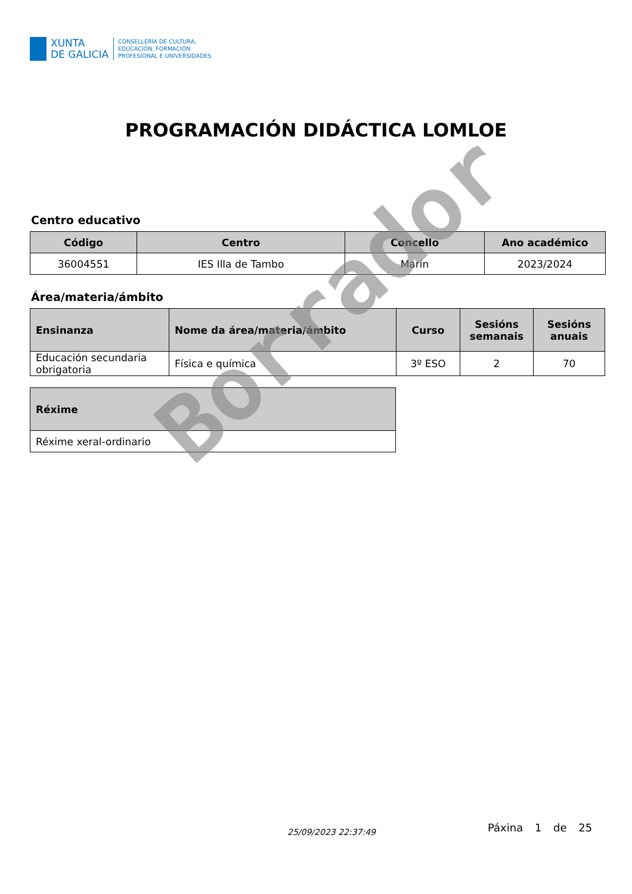XUNTA
DE GALICIA
CONSELLERÍA DE CULTURA,
EDUCACIÓN, FORMACIÓN
PROFESIONAL E UNIVERSIDADES
PROGRAMACIÓN DIDÁCTICA LOMLOE
Centro educativo
| Código | Centro | Concello | Ano académico |
| --- | --- | --- | --- |
| 36004551 | IES Illa de Tambo | Marín | 2023/2024 |
Área/materia/ámbito
| Ensinanza | Nome da área/materia/ámbito | Curso | Sesións semanais | Sesións anuais |
| --- | --- | --- | --- | --- |
| Educación secundaria obrigatoria | Física e química | 3º ESO | 2 | 70 |
| Réxime |
| --- |
| Réxime xeral-ordinario |
Borrador
Páxina 1 de 25
25/09/2023 22:37:49